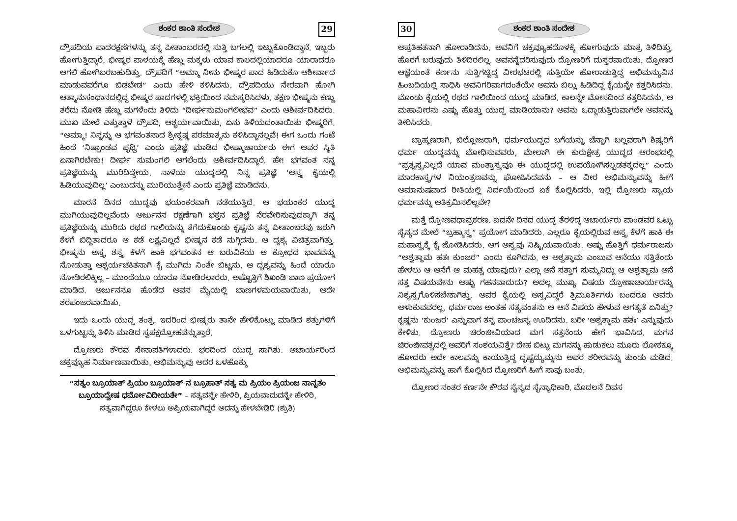ಶಂಕರ ಶಾಂತಿ ಸಂದೇಶ 29
ದ್ರೌಪದಿಯ ಪಾದರಕ್ಷಣೆಗಳನ್ನು ತನ್ನ ಪೀತಾಂಬರದಲ್ಲಿ ಸುತ್ತಿ ಬಗಲಲ್ಲಿ ಇಟ್ಟುಕೊಂಡಿದ್ದಾನೆ. ಇಬ್ಬರು ಹೋಗುತ್ತಿದ್ದಾರೆ. ಭೀಷ್ಮರ ಪಾಳಯಕ್ಕೆ ಹೆಣ್ಣು ಮಕ್ಕಳು ಯಾವ ಕಾಲದಲ್ಲಿಯಾದರೂ ಯಾರಾದರೂ ಆಗಲಿ ಹೋಗಿಬರಬಹುದಿತ್ತು. ದ್ರೌಪದಿಗೆ “ಅಮ್ಮಾ ನೀನು ಭೀಷ್ಮರ ಪಾದ ಹಿಡಿದುಕೊ ಆಶೀರ್ವಾದ ಮಾಡುವವರೆಗೂ ಬಿಡಬೇಡ” ಎಂದು ಹೇಳಿ ಕಳಿಸಿದನು. ದ್ರೌಪದಿಯು ನೇರವಾಗಿ ಹೋಗಿ ಆತ್ಮಾನುಸಂಧಾನದಲ್ಲಿದ್ದ ಭೀಷ್ಮರ ಪಾದಗಳಲ್ಲಿ ಭಕ್ತಿಯಿಂದ ನಮಸ್ಕರಿಸಿದಳು. ತಕ್ಷಣ ಭೀಷ್ಮನು ಕಣ್ಣು ತರೆದು ನೋಡಿ ಹೆಣ್ಣು ಮಗಳೆಂದು ತಿಳಿದು “ದೀರ್ಘಸುಮಂಗಲೀಭವ” ಎಂದು ಆಶೀರ್ವದಿಸಿದರು. ಮುಖ ಮೇಲೆ ಎತ್ತುತ್ತಾಳೆ ದ್ರೌಪದಿ, ಆಶ್ಚರ್ಯವಾಯಿತು, ಏನು ತಿಳಿಯದಂತಾಯಿತು ಭೀಷ್ಮರಿಗೆ. “ಅಮ್ಮಾ! ನಿನ್ನನ್ನು ಆ ಭಗವಂತನಾದ ಶ್ರೀಕೃಷ್ಣ ಪರಮಾತ್ಮನು ಕಳಿಸಿದ್ದಾನಲ್ಲವೆ! ಈಗ ಒಂದು ಗಂಟೆ ಹಿಂದೆ ‘ನಿಷ್ಪಾಂಡವ ಪೃಥ್ವಿ’ ಎಂದು ಪ್ರತಿಜ್ಞೆ ಮಾಡಿದ ಭೀಷ್ಮಾಚಾರ್ಯರು ಈಗ ಅವರ ಸ್ಥಿತಿ ಏನಾಗಿರಬೇಕು! ದೀರ್ಘ ಸುಮಂಗಲಿ ಆಗಲೆಂದು ಅಶೀರ್ವದಿಸಿದ್ದಾರೆ. ಹೇ! ಭಗವಂತ ನನ್ನ ಪ್ರತಿಜ್ಞೆಯನ್ನು ಮುರಿದಿದ್ದೇಯ. ನಾಳೆಯ ಯುದ್ಧದಲ್ಲಿ ನಿನ್ನ ಪ್ರತಿಜ್ಞೆ ‘ಅಸ್ತ್ರ ಕೈಯಲ್ಲಿ ಹಿಡಿಯುವುದಿಲ್ಲ’ ಎಂಬುದನ್ನು ಮುರಿಯುತ್ತೇನೆ ಎಂದು ಪ್ರತಿಜ್ಞೆ ಮಾಡಿದನು.
ಮಾರನೆ ದಿನದ ಯುದ್ಧವು ಭಯಂಕರವಾಗಿ ನಡೆಯುತ್ತಿದೆ. ಆ ಭಯಂಕರ ಯುದ್ಧ ಮುಗಿಯುವುದಿಲ್ಲವೆಂದು ಅರ್ಜುನನ ರಕ್ಷಣೆಗಾಗಿ ಭಕ್ತನ ಪ್ರತಿಜ್ಞೆ ನೆರವೇರಿಸುವುದಕ್ಕಾಗಿ ತನ್ನ ಪ್ರತಿಜ್ಞೆಯನ್ನು ಮುರಿದು ರಥದ ಗಾಲಿಯನ್ನು ತೆಗೆದುಕೊಂಡು ಕೃಷ್ಣನು ತನ್ನ ಪೀತಾಂಬರವು ಜರುಗಿ ಕೆಳಗೆ ಬಿದ್ದಿತಾದರೂ ಆ ಕಡೆ ಲಕ್ಷ್ಯವಿಲ್ಲದೆ ಭೀಷ್ಮನ ಕಡೆ ನುಗ್ಗಿದನು. ಆ ದೃಶ್ಯ ವಿಚಿತ್ರವಾಗಿತ್ತು. ಭೀಷ್ಮನು ಅಸ್ತ್ರ ಶಸ್ತ್ರ ಕೆಳಗೆ ಹಾಕಿ ಭಗವಂತನ ಆ ಬರುವಿಕೆಯ ಆ ಕ್ರೋಧದ ಭಾವವನ್ನು ನೋಡುತ್ತಾ ಆಶ್ಚರ್ಯಚಕಿತನಾಗಿ ಕೈ ಮುಗಿದು ನಿಂತೇ ಬಿಟ್ಟನು. ಆ ದೃಶ್ಯವನ್ನು ಹಿಂದೆ ಯಾರೂ ನೋಡಿರಲಿಕ್ಕಿಲ್ಲ – ಮುಂದೆಯೂ ಯಾರೂ ನೋಡಿರಲಾರರು. ಅಷ್ಟೊತ್ತಿಗೆ ಶಿಖಂಡಿ ಬಾಣ ಪ್ರಯೋಗ ಮಾಡಿದ. ಅರ್ಜುನನೂ ಹೊಡೆದ ಅವನ ಮೈಯಲ್ಲಿ ಬಾಣಗಳಮಯವಾಯಿತು, ಅದೇ ಶರಪಂಜರವಾಯಿತು.
ಇದು ಒಂದು ಯುದ್ಧ ತಂತ್ರ. ಇದರಿಂದ ಭೀಷ್ಮರು ತಾನೇ ಹೇಳಿಕೊಟ್ಟು ಮಾಡಿದ ಶತ್ರುಗಳಿಗೆ ಒಳಗುಟ್ಟನ್ನು ತಿಳಿಸಿ ಮಾಡಿದ ಸ್ವಪಕ್ಷದ್ರೋಹವೆನ್ನುತ್ತಾರೆ.
ದ್ರೋಣರು ಕೌರವ ಸೇನಾಪತಿಗಳಾದರು. ಭರದಿಂದ ಯುದ್ಧ ಸಾಗಿತು. ಆಚಾರ್ಯರಿಂದ ಚಕ್ರವ್ಯೂಹ ನಿರ್ಮಾಣವಾಯಿತು. ಅಭಿಮನ್ಯುವು ಅದರ ಒಳಹೊಕ್ಕು
“ಸತ್ಯಂ ಬ್ರೂಯಾತ್ ಪ್ರಿಯಂ ಬ್ರೂಯಾತ್ ನ ಬ್ರೂಹಾತ್ ಸತ್ಯ ಮ ಪ್ರಿಯಂ ಪ್ರಿಯಂಜ ನಾನೃತಂ ಬ್ರೂಯಾದ್ವೇಷ ಧರ್ಮೋವಿದೀಯತೇ” – ಸತ್ಯವನ್ನೇ ಹೇಳಿರಿ, ಪ್ರಿಯವಾದುದನ್ನೇ ಹೇಳಿರಿ, ಸತ್ಯವಾಗಿದ್ದರೂ ಕೇಳಲು ಅಪ್ರಿಯವಾಗಿದ್ದರೆ ಅದನ್ನು ಹೇಳಬೇಡಿರಿ (ಶ್ರುತಿ)
30 ಶಂಕರ ಶಾಂತಿ ಸಂದೇಶ
ಅಪ್ರತಿಹತನಾಗಿ ಹೋರಾಡಿದನು. ಅವನಿಗೆ ಚಕ್ರವ್ಯೂಹದೊಳಕ್ಕೆ ಹೋಗುವುದು ಮಾತ್ರ ತಿಳಿದಿತ್ತು. ಹೊರಗೆ ಬರುವುದು ತಿಳಿದಿರಲಿಲ್ಲ. ಅವನನ್ನೆದರಿಸುವುದು ದ್ರೋಣರಿಗೆ ದುಸ್ತರವಾಯಿತು. ದ್ರೋಣರ ಆಜ್ಞೆಯಂತೆ ಕರ್ಣನು ಸುತ್ತಿಗಟ್ಟಿದ್ದ ವೀರಭಟರಲ್ಲಿ ಸುತ್ತಿಯೇ ಹೋರಾಡುತ್ತಿದ್ದ ಅಭಿಮನ್ಯುವಿನ ಹಿಂಬದಿಯಲ್ಲಿ ಸಾಧಿಸಿ ಅವನಿಗರಿವಾಗದಂತೆಯೇ ಅವನು ಬಿಲ್ಲು ಹಿಡಿದಿದ್ದ ಕೈಯನ್ನೇ ಕತ್ತರಿಸಿದನು. ಮೊಂಡು ಕೈಯಲ್ಲಿ ರಥದ ಗಾಲಿಯಿಂದ ಯುದ್ಧ ಮಾಡಿದ. ಕಾಲನ್ನೇ ಮೋಸದಿಂದ ಕತ್ತರಿಸಿದನು. ಆ ಮಹಾವೀರನು ಎಷ್ಟು ಹೊತ್ತು ಯುದ್ಧ ಮಾಡಿಯಾನು? ಅವನು ಒದ್ದಾಡುತ್ತಿರುವಾಗಲೇ ಅವನನ್ನು ತೀರಿಸಿದರು.
ಬ್ರಾಹ್ಮಣರಾಗಿ, ಬಿಲ್ಲೋಜರಾಗಿ, ಧರ್ಮಯುದ್ಧದ ಬಗೆಯನ್ನು ಚೆನ್ನಾಗಿ ಬಲ್ಲವರಾಗಿ ಶಿಷ್ಯರಿಗೆ ಧರ್ಮ ಯುದ್ಧವನ್ನು ಬೋಧಿಸುವವರು, ಮೇಲಾಗಿ ಈ ಕುರುಕ್ಷೇತ್ರ ಯುದ್ಧದ ಆರಂಭದಲ್ಲಿ “ಪ್ರತ್ಯಸ್ತ್ರವಿಲ್ಲದೆ ಯಾವ ಮಂತ್ರಾಸ್ತ್ರವೂ ಈ ಯುದ್ಧದಲ್ಲಿ ಉಪಯೋಗಿಸಲ್ಪಡತಕ್ಕದಲ್ಲ” ಎಂದು ಮಾರಕಾಸ್ತ್ರಗಳ ನಿಯಂತ್ರಣವನ್ನು ಘೋಷಿಸಿದವನು – ಆ ವೀರ ಅಭಿಮನ್ಯುವನ್ನು ಹೀಗೆ ಅಮಾನುಷವಾದ ರೀತಿಯಲ್ಲಿ ನಿರ್ದಯೆಯಿಂದ ಏಕೆ ಕೊಲ್ಲಿಸಿದರು. ಇಲ್ಲಿ ದ್ರೋಣರು ನ್ಯಾಯ ಧರ್ಮವನ್ನು ಅತಿಕ್ರಮಿಸಲಿಲ್ಲವೇ?
ಮತ್ತೆ ದ್ರೋಣವಧಾಪ್ರಕರಣ. ಐದನೇ ದಿನದ ಯುದ್ಧ ತೆರಳಿದ್ದ ಆಚಾರ್ಯರು ಪಾಂಡವರ ಒಟ್ಟು ಸೈನ್ಯದ ಮೇಲೆ “ಬ್ರಹ್ಮಾಸ್ತ್ರ” ಪ್ರಯೋಗ ಮಾಡಿದರು. ಎಲ್ಲರೂ ಕೈಯಲ್ಲಿರುವ ಅಸ್ತ್ರ ಕೆಳಗೆ ಹಾಕಿ ಈ ಮಹಾಸ್ತ್ರಕ್ಕೆ ಕೈ ಜೋಡಿಸಿದರು. ಆಗ ಅಸ್ತ್ರವು ನಿಷ್ಕ್ರಿಯವಾಯಿತು. ಅಷ್ಟು ಹೊತ್ತಿಗೆ ಧರ್ಮರಾಜನು “ಅಶ್ವತ್ಥಾಮ ಹತಃ ಕುಂಜರ” ಎಂದು ಕೂಗಿದನು. ಆ ಅಶ್ವತ್ಥಾಮ ಎಂಬುವ ಆನೆಯು ಸತ್ತಿತೆಂದು ಹೇಳಲು ಆ ಆನೆಗೆ ಆ ಮಹತ್ವ ಯಾವುದು? ಎಲ್ಲಾ ಆನೆ ಸತ್ತಾಗ ಸುಮ್ಮನಿದ್ದು ಆ ಅಶ್ವತ್ಥಾಮ ಆನೆ ಸತ್ತ ವಿಷಯವೇನು ಅಷ್ಟು ಗಹನವಾದುದು? ಅದಲ್ಲ ಮುಖ್ಯ ವಿಷಯ ದ್ರೋಣಾಚಾರ್ಯರನ್ನು ನಿಶ್ಯಸ್ತ್ರಗೊಳಿಸಬೇಕಾಗಿತ್ತು. ಅವರ ಕೈಯಲ್ಲಿ ಅಸ್ತ್ರವಿದ್ದರೆ ತ್ರಿಮೂರ್ತಿಗಳು ಬಂದರೂ ಅವರು ಅಳುಕುವವರಲ್ಲ. ಧರ್ಮರಾಜ ಅಂತಹ ಸತ್ಯವಂತನು ಆ ಆನೆ ವಿಷಯ ಹೇಳುವ ಅಗತ್ಯತೆ ಏನಿತ್ತು? ಕೃಷ್ಣನು ‘ಕುಂಜರ’ ಎನ್ನುವಾಗ ತನ್ನ ಪಾಂಚಜನ್ಯ ಊದಿದನು. ಬರೀ ‘ಅಶ್ವತ್ಥಾಮ ಹತಃ’ ಎನ್ನುವುದು ಕೇಳಿತು. ದ್ರೋಣರು ಚಿರಂಜೀವಿಯಾದ ಮಗ ಸತ್ತನೆಂದು ಹೇಗೆ ಭಾವಿಸಿದ. ಮಗನ ಚಿರಂಜೀವತ್ವದಲ್ಲಿ ಅವರಿಗೆ ಸಂಶಯವಿತ್ತೆ? ದೇಹ ಬಿಟ್ಟು ಮಗನನ್ನು ಹುಡುಕಲು ಮೂರು ಲೋಕಕ್ಕೂ ಹೋದರು ಅದೇ ಕಾಲವನ್ನು ಕಾಯುತ್ತಿದ್ದ ದೃಷ್ಟದ್ಯುಮ್ನನು ಅವರ ಶರೀರವನ್ನು ತುಂಡು ಮಡಿದ. ಅಭಿಮನ್ಯುವನ್ನು ಹಾಗೆ ಕೊಲ್ಲಿಸಿದ ದ್ರೋಣರಿಗೆ ಹೀಗೆ ಸಾವು ಬಂತು.
ದ್ರೋಣರ ನಂತರ ಕರ್ಣನೇ ಕೌರವ ಸೈನ್ಯದ ಸೈನ್ಯಾಧಿಕಾರಿ. ಮೊದಲನೆ ದಿವಸ